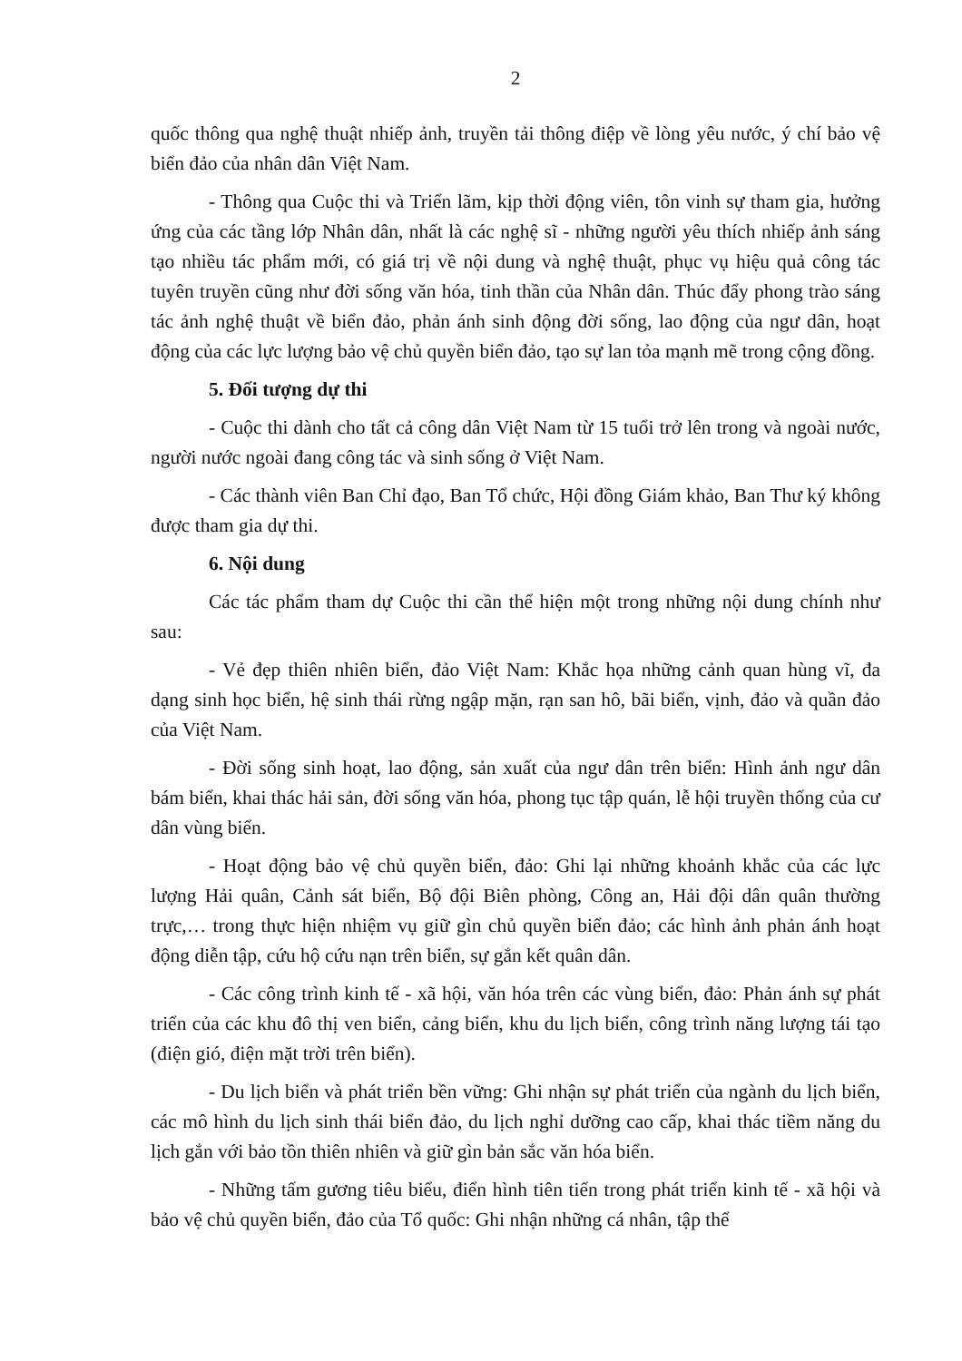2
quốc thông qua nghệ thuật nhiếp ảnh, truyền tải thông điệp về lòng yêu nước, ý chí bảo vệ biển đảo của nhân dân Việt Nam.
- Thông qua Cuộc thi và Triển lãm, kịp thời động viên, tôn vinh sự tham gia, hưởng ứng của các tầng lớp Nhân dân, nhất là các nghệ sĩ - những người yêu thích nhiếp ảnh sáng tạo nhiều tác phẩm mới, có giá trị về nội dung và nghệ thuật, phục vụ hiệu quả công tác tuyên truyền cũng như đời sống văn hóa, tinh thần của Nhân dân. Thúc đẩy phong trào sáng tác ảnh nghệ thuật về biển đảo, phản ánh sinh động đời sống, lao động của ngư dân, hoạt động của các lực lượng bảo vệ chủ quyền biển đảo, tạo sự lan tỏa mạnh mẽ trong cộng đồng.
5. Đối tượng dự thi
- Cuộc thi dành cho tất cả công dân Việt Nam từ 15 tuổi trở lên trong và ngoài nước, người nước ngoài đang công tác và sinh sống ở Việt Nam.
- Các thành viên Ban Chỉ đạo, Ban Tổ chức, Hội đồng Giám khảo, Ban Thư ký không được tham gia dự thi.
6. Nội dung
Các tác phẩm tham dự Cuộc thi cần thể hiện một trong những nội dung chính như sau:
- Vẻ đẹp thiên nhiên biển, đảo Việt Nam: Khắc họa những cảnh quan hùng vĩ, đa dạng sinh học biển, hệ sinh thái rừng ngập mặn, rạn san hô, bãi biển, vịnh, đảo và quần đảo của Việt Nam.
- Đời sống sinh hoạt, lao động, sản xuất của ngư dân trên biển: Hình ảnh ngư dân bám biển, khai thác hải sản, đời sống văn hóa, phong tục tập quán, lễ hội truyền thống của cư dân vùng biển.
- Hoạt động bảo vệ chủ quyền biển, đảo: Ghi lại những khoảnh khắc của các lực lượng Hải quân, Cảnh sát biển, Bộ đội Biên phòng, Công an, Hải đội dân quân thường trực,… trong thực hiện nhiệm vụ giữ gìn chủ quyền biển đảo; các hình ảnh phản ánh hoạt động diễn tập, cứu hộ cứu nạn trên biển, sự gắn kết quân dân.
- Các công trình kinh tế - xã hội, văn hóa trên các vùng biển, đảo: Phản ánh sự phát triển của các khu đô thị ven biển, cảng biển, khu du lịch biển, công trình năng lượng tái tạo (điện gió, điện mặt trời trên biển).
- Du lịch biển và phát triển bền vững: Ghi nhận sự phát triển của ngành du lịch biển, các mô hình du lịch sinh thái biển đảo, du lịch nghỉ dưỡng cao cấp, khai thác tiềm năng du lịch gắn với bảo tồn thiên nhiên và giữ gìn bản sắc văn hóa biển.
- Những tấm gương tiêu biểu, điển hình tiên tiến trong phát triển kinh tế - xã hội và bảo vệ chủ quyền biển, đảo của Tổ quốc: Ghi nhận những cá nhân, tập thể